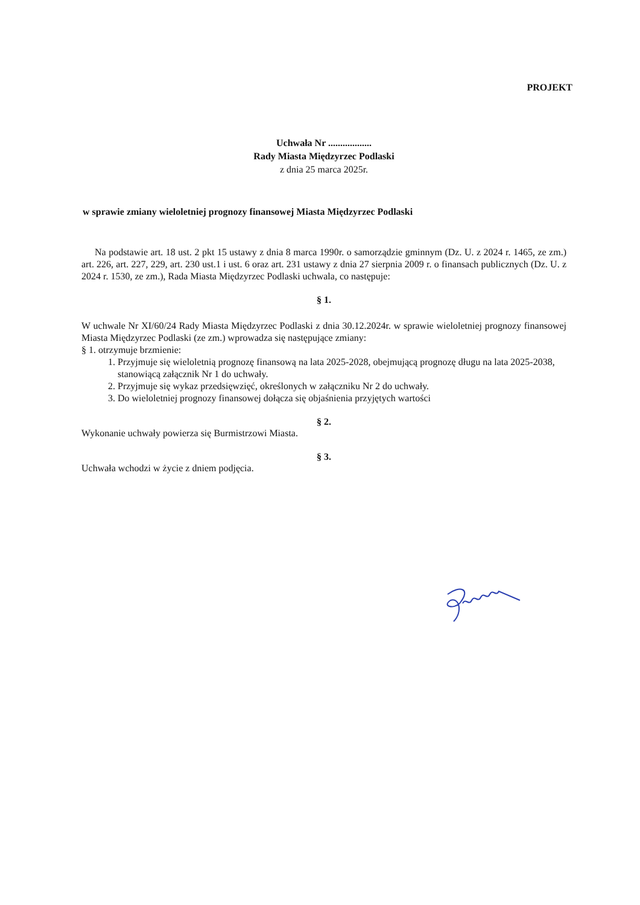PROJEKT
Uchwała Nr ..................
Rady Miasta Międzyrzec Podlaski
z dnia 25 marca 2025r.
w sprawie zmiany wieloletniej prognozy finansowej Miasta Międzyrzec Podlaski
Na podstawie art. 18 ust. 2 pkt 15 ustawy z dnia 8 marca 1990r. o samorządzie gminnym (Dz. U. z 2024 r. 1465, ze zm.) art. 226, art. 227, 229, art. 230 ust.1 i ust. 6 oraz art. 231 ustawy z dnia 27 sierpnia 2009 r. o finansach publicznych (Dz. U. z 2024 r. 1530, ze zm.), Rada Miasta Międzyrzec Podlaski uchwala, co następuje:
§ 1.
W uchwale Nr XI/60/24 Rady Miasta Międzyrzec Podlaski z dnia 30.12.2024r. w sprawie wieloletniej prognozy finansowej Miasta Międzyrzec Podlaski (ze zm.) wprowadza się następujące zmiany:
§ 1. otrzymuje brzmienie:
1. Przyjmuje się wieloletnią prognozę finansową na lata 2025-2028, obejmującą prognozę długu na lata 2025-2038, stanowiącą załącznik Nr 1 do uchwały.
2. Przyjmuje się wykaz przedsięwzięć, określonych w załączniku Nr 2 do uchwały.
3. Do wieloletniej prognozy finansowej dołącza się objaśnienia przyjętych wartości
§ 2.
Wykonanie uchwały powierza się Burmistrzowi Miasta.
§ 3.
Uchwała wchodzi w życie z dniem podjęcia.